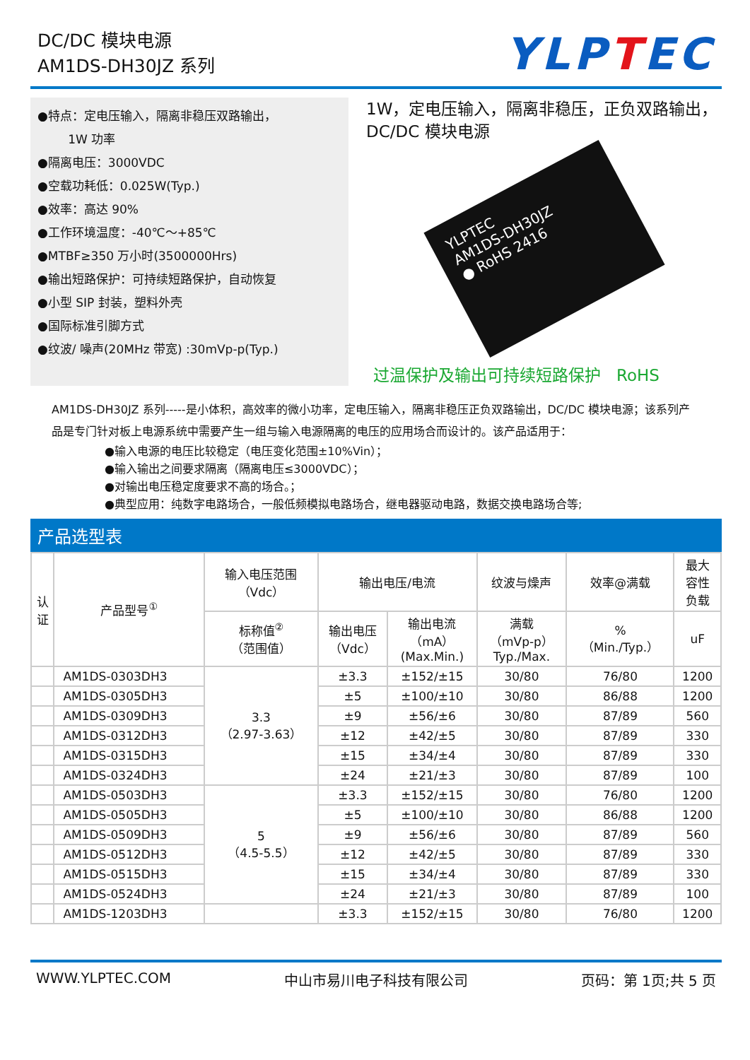DC/DC 模块电源
AM1DS-DH30JZ 系列
YLPTEC
●特点：定电压输入，隔离非稳压双路输出，
1W 功率
●隔离电压：3000VDC
●空载功耗低：0.025W(Typ.)
●效率：高达 90%
●工作环境温度：-40℃～+85℃
●MTBF≥350 万小时(3500000Hrs)
●输出短路保护：可持续短路保护，自动恢复
●小型 SIP 封装，塑料外壳
●国际标准引脚方式
●纹波/ 噪声(20MHz 带宽) :30mVp-p(Typ.)
1W，定电压输入，隔离非稳压，正负双路输出，
DC/DC 模块电源
YLPTEC
AM1DS-DH30JZ
● RoHS 2416
过温保护及输出可持续短路保护 RoHS
AM1DS-DH30JZ 系列-----是小体积，高效率的微小功率，定电压输入，隔离非稳压正负双路输出，DC/DC 模块电源；该系列产品是专门针对板上电源系统中需要产生一组与输入电源隔离的电压的应用场合而设计的。该产品适用于：
●输入电源的电压比较稳定（电压变化范围±10%Vin）；
●输入输出之间要求隔离（隔离电压≤3000VDC）；
●对输出电压稳定度要求不高的场合。；
●典型应用：纯数字电路场合，一般低频模拟电路场合，继电器驱动电路，数据交换电路场合等;
产品选型表
| 认 证 | 产品型号<sup>①</sup> | 输入电压范围 （Vdc） | 输出电压/电流 | | 纹波与燥声 | 效率@满载 | 最大 容性 负载 |
| --- | --- | --- | --- | --- | --- | --- | --- |
| | | 标称值<sup>②</sup> （范围值） | 输出电压 （Vdc） | 输出电流 （mA） (Max.Min.) | 满载 （mVp-p） Typ./Max. | % （Min./Typ.） | uF |
| | AM1DS-0303DH3 | 3.3 （2.97-3.63） | ±3.3 | ±152/±15 | 30/80 | 76/80 | 1200 |
| | AM1DS-0305DH3 | | ±5 | ±100/±10 | 30/80 | 86/88 | 1200 |
| | AM1DS-0309DH3 | | ±9 | ±56/±6 | 30/80 | 87/89 | 560 |
| | AM1DS-0312DH3 | | ±12 | ±42/±5 | 30/80 | 87/89 | 330 |
| | AM1DS-0315DH3 | | ±15 | ±34/±4 | 30/80 | 87/89 | 330 |
| | AM1DS-0324DH3 | | ±24 | ±21/±3 | 30/80 | 87/89 | 100 |
| | AM1DS-0503DH3 | 5 （4.5-5.5） | ±3.3 | ±152/±15 | 30/80 | 76/80 | 1200 |
| | AM1DS-0505DH3 | | ±5 | ±100/±10 | 30/80 | 86/88 | 1200 |
| | AM1DS-0509DH3 | | ±9 | ±56/±6 | 30/80 | 87/89 | 560 |
| | AM1DS-0512DH3 | | ±12 | ±42/±5 | 30/80 | 87/89 | 330 |
| | AM1DS-0515DH3 | | ±15 | ±34/±4 | 30/80 | 87/89 | 330 |
| | AM1DS-0524DH3 | | ±24 | ±21/±3 | 30/80 | 87/89 | 100 |
| | AM1DS-1203DH3 | | ±3.3 | ±152/±15 | 30/80 | 76/80 | 1200 |
WWW.YLPTEC.COM 中山市易川电子科技有限公司 页码：第 1页;共 5 页